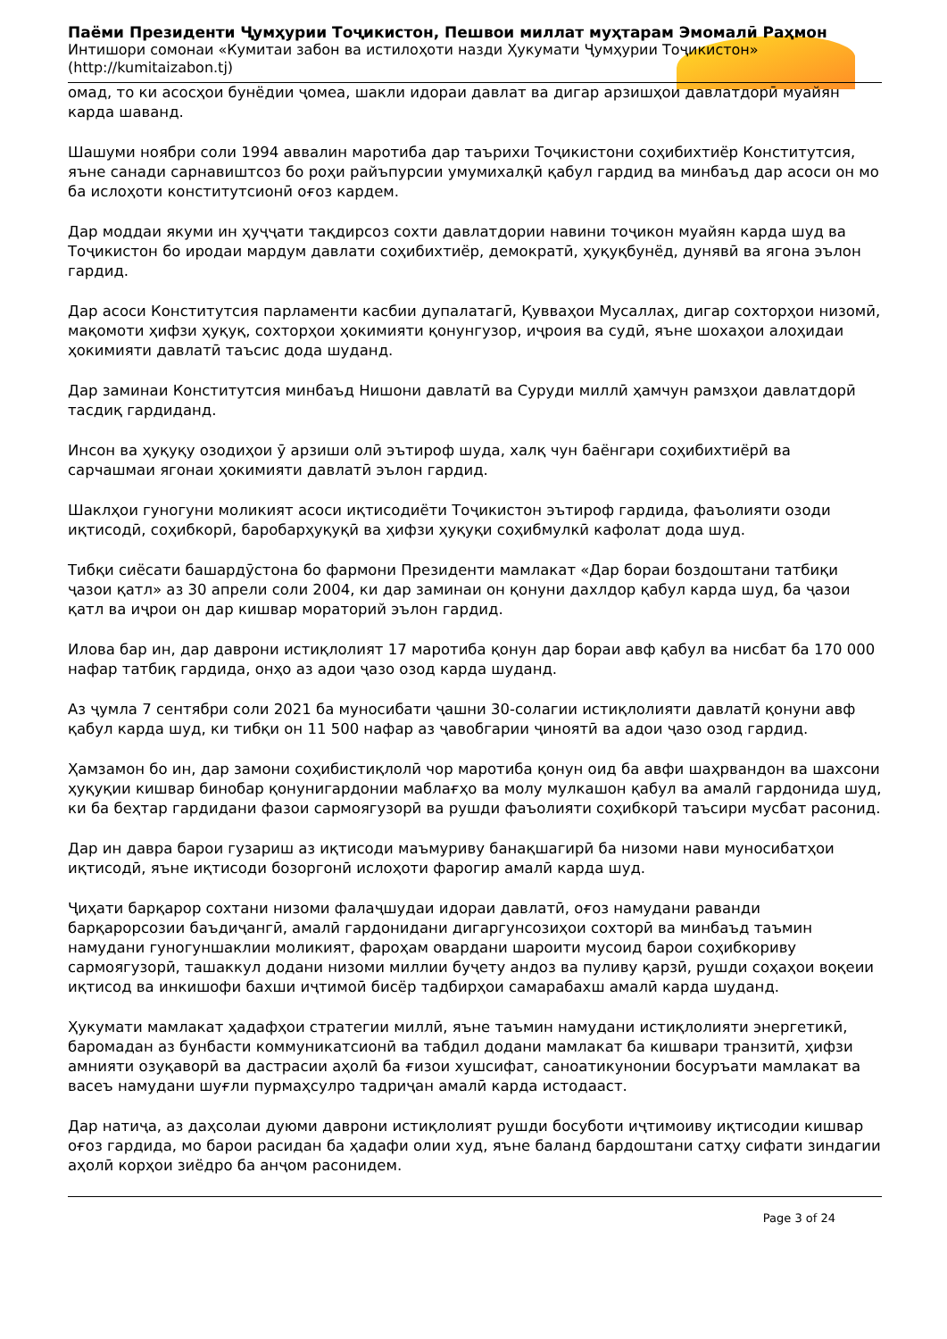Паёми Президенти Ҷумҳурии Тоҷикистон, Пешвои миллат муҳтарам Эмомалӣ Раҳмон
Интишори сомонаи «Кумитаи забон ва истилоҳоти назди Ҳукумати Ҷумҳурии Тоҷикистон»
(http://kumitaizabon.tj)
омад, то ки асосҳои бунёдии ҷомеа, шакли идораи давлат ва дигар арзишҳои давлатдорӣ муайян карда шаванд.
Шашуми ноябри соли 1994 аввалин маротиба дар таърихи Тоҷикистони соҳибихтиёр Конститутсия, яъне санади сарнавиштсоз бо роҳи райъпурсии умумихалқӣ қабул гардид ва минбаъд дар асоси он мо ба ислоҳоти конститутсионӣ оғоз кардем.
Дар моддаи якуми ин ҳуҷҷати тақдирсоз сохти давлатдории навини тоҷикон муайян карда шуд ва Тоҷикистон бо иродаи мардум давлати соҳибихтиёр, демократӣ, ҳуқуқбунёд, дунявӣ ва ягона эълон гардид.
Дар асоси Конститутсия парламенти касбии дупалатагӣ, Қувваҳои Мусаллаҳ, дигар сохторҳои низомӣ, мақомоти ҳифзи ҳуқуқ, сохторҳои ҳокимияти қонунгузор, иҷроия ва судӣ, яъне шохаҳои алоҳидаи ҳокимияти давлатӣ таъсис дода шуданд.
Дар заминаи Конститутсия минбаъд Нишони давлатӣ ва Суруди миллӣ ҳамчун рамзҳои давлатдорӣ тасдиқ гардиданд.
Инсон ва ҳуқуқу озодиҳои ӯ арзиши олӣ эътироф шуда, халқ чун баёнгари соҳибихтиёрӣ ва сарчашмаи ягонаи ҳокимияти давлатӣ эълон гардид.
Шаклҳои гуногуни моликият асоси иқтисодиёти Тоҷикистон эътироф гардида, фаъолияти озоди иқтисодӣ, соҳибкорӣ, баробарҳуқуқӣ ва ҳифзи ҳуқуқи соҳибмулкӣ кафолат дода шуд.
Тибқи сиёсати башардӯстона бо фармони Президенти мамлакат «Дар бораи боздоштани татбиқи ҷазои қатл» аз 30 апрели соли 2004, ки дар заминаи он қонуни дахлдор қабул карда шуд, ба ҷазои қатл ва иҷрои он дар кишвар мораторий эълон гардид.
Илова бар ин, дар даврони истиқлолият 17 маротиба қонун дар бораи авф қабул ва нисбат ба 170 000 нафар татбиқ гардида, онҳо аз адои ҷазо озод карда шуданд.
Аз ҷумла 7 сентябри соли 2021 ба муносибати ҷашни 30-солагии истиқлолияти давлатӣ қонуни авф қабул карда шуд, ки тибқи он 11 500 нафар аз ҷавобгарии ҷиноятӣ ва адои ҷазо озод гардид.
Ҳамзамон бо ин, дар замони соҳибистиқлолӣ чор маротиба қонун оид ба авфи шаҳрвандон ва шахсони ҳуқуқии кишвар бинобар қонунигардонии маблағҳо ва молу мулкашон қабул ва амалӣ гардонида шуд, ки ба беҳтар гардидани фазои сармоягузорӣ ва рушди фаъолияти соҳибкорӣ таъсири мусбат расонид.
Дар ин давра барои гузариш аз иқтисоди маъмуриву банақшагирӣ ба низоми нави муносибатҳои иқтисодӣ, яъне иқтисоди бозоргонӣ ислоҳоти фарогир амалӣ карда шуд.
Ҷиҳати барқарор сохтани низоми фалаҷшудаи идораи давлатӣ, оғоз намудани раванди барқарорсозии баъдиҷангӣ, амалӣ гардонидани дигаргунсозиҳои сохторӣ ва минбаъд таъмин намудани гуногуншаклии моликият, фароҳам овардани шароити мусоид барои соҳибкориву сармоягузорӣ, ташаккул додани низоми миллии буҷету андоз ва пуливу қарзӣ, рушди соҳаҳои воқеии иқтисод ва инкишофи бахши иҷтимоӣ бисёр тадбирҳои самарабахш амалӣ карда шуданд.
Ҳукумати мамлакат ҳадафҳои стратегии миллӣ, яъне таъмин намудани истиқлолияти энергетикӣ, баромадан аз бунбасти коммуникатсионӣ ва табдил додани мамлакат ба кишвари транзитӣ, ҳифзи амнияти озуқаворӣ ва дастрасии аҳолӣ ба ғизои хушсифат, саноатикунонии босуръати мамлакат ва васеъ намудани шуғли пурмаҳсулро тадриҷан амалӣ карда истодааст.
Дар натиҷа, аз даҳсолаи дуюми даврони истиқлолият рушди босуботи иҷтимоиву иқтисодии кишвар оғоз гардида, мо барои расидан ба ҳадафи олии худ, яъне баланд бардоштани сатҳу сифати зиндагии аҳолӣ корҳои зиёдро ба анҷом расонидем.
Page 3 of 24